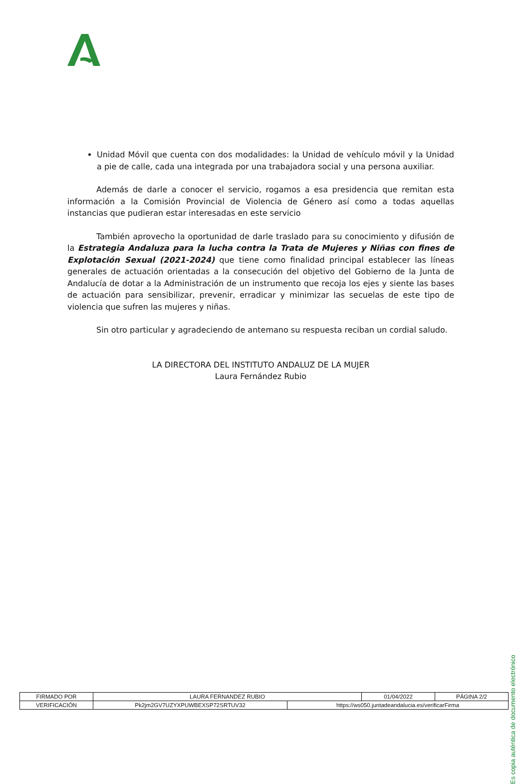Unidad Móvil que cuenta con dos modalidades: la Unidad de vehículo móvil y la Unidad a pie de calle, cada una integrada por una trabajadora social y una persona auxiliar.
Además de darle a conocer el servicio, rogamos a esa presidencia que remitan esta información a la Comisión Provincial de Violencia de Género así como a todas aquellas instancias que pudieran estar interesadas en este servicio
También aprovecho la oportunidad de darle traslado para su conocimiento y difusión de la Estrategia Andaluza para la lucha contra la Trata de Mujeres y Niñas con fines de Explotación Sexual (2021-2024) que tiene como finalidad principal establecer las líneas generales de actuación orientadas a la consecución del objetivo del Gobierno de la Junta de Andalucía de dotar a la Administración de un instrumento que recoja los ejes y siente las bases de actuación para sensibilizar, prevenir, erradicar y minimizar las secuelas de este tipo de violencia que sufren las mujeres y niñas.
Sin otro particular y agradeciendo de antemano su respuesta reciban un cordial saludo.
LA DIRECTORA DEL INSTITUTO ANDALUZ DE LA MUJER
Laura Fernández Rubio
Es copia auténtica de documento electrónico
| FIRMADO POR | LAURA FERNANDEZ RUBIO | | 01/04/2022 | PÁGINA 2/2 |
| VERIFICACIÓN | Pk2jm2GV7UZYXPUWBEXSP72SRTUV32 | https://ws050.juntadeandalucia.es/verificarFirma | | |